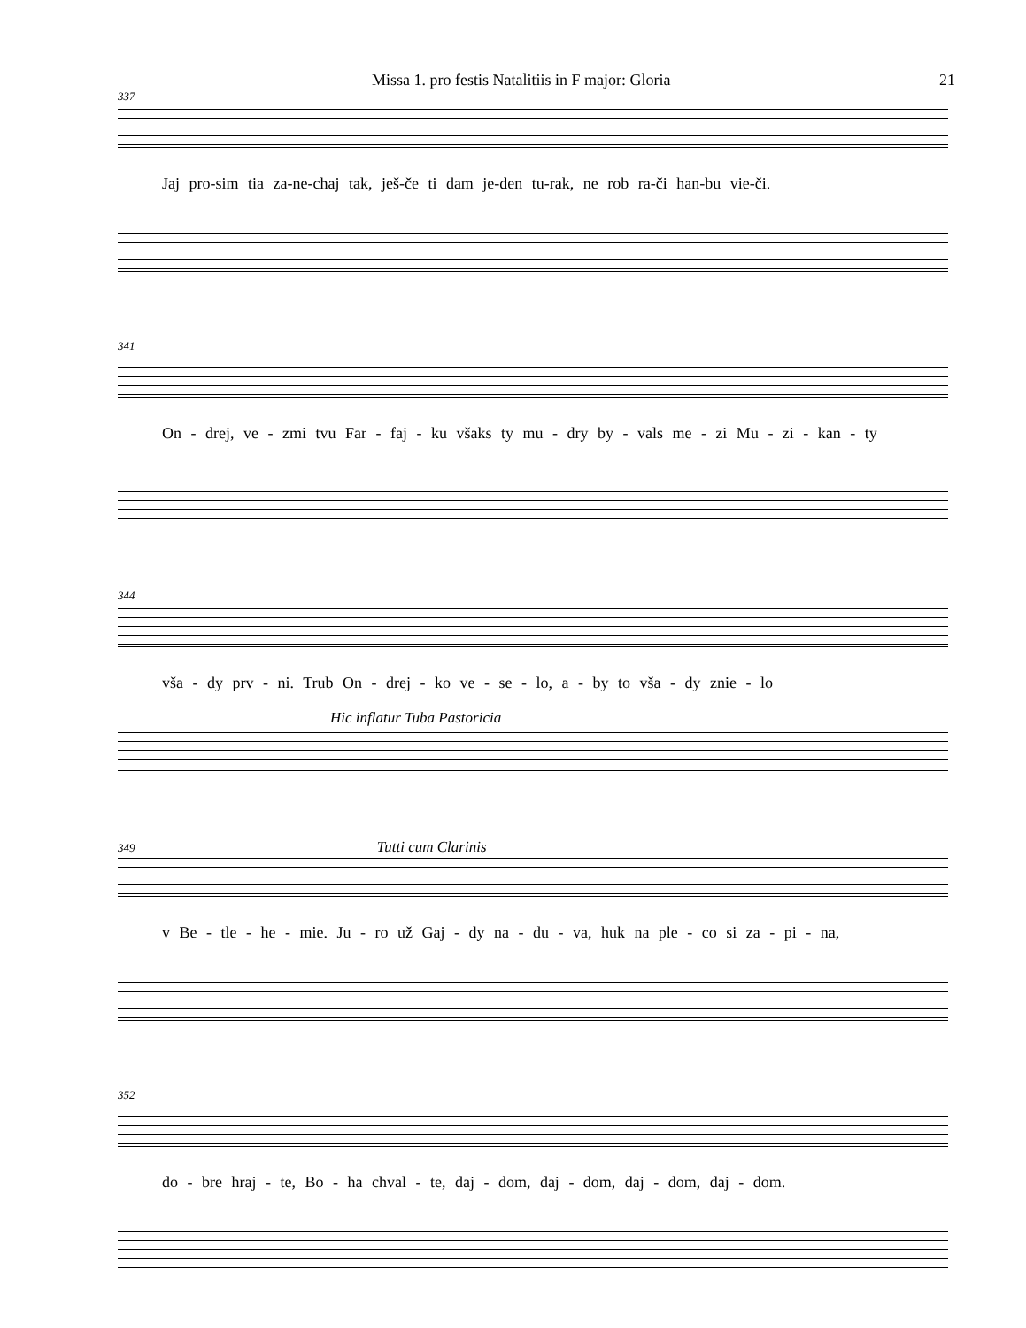Missa 1. pro festis Natalitiis in F major: Gloria 21
337
Jaj pro-sim tia za-ne-chaj tak, ješ-če ti dam je-den tu-rak, ne rob ra-či han-bu vie-či.
341
On - drej, ve - zmi tvu Far - faj - ku všaks ty mu - dry by - vals me - zi Mu - zi - kan - ty
344
vša - dy prv - ni. Trub On - drej - ko ve - se - lo, a - by to vša - dy znie - lo
Hic inflatur Tuba Pastoricia
349 Tutti cum Clarinis
v Be - tle - he - mie. Ju - ro už Gaj - dy na - du - va, huk na ple - co si za - pi - na,
352
do - bre hraj - te, Bo - ha chval - te, daj - dom, daj - dom, daj - dom, daj - dom.